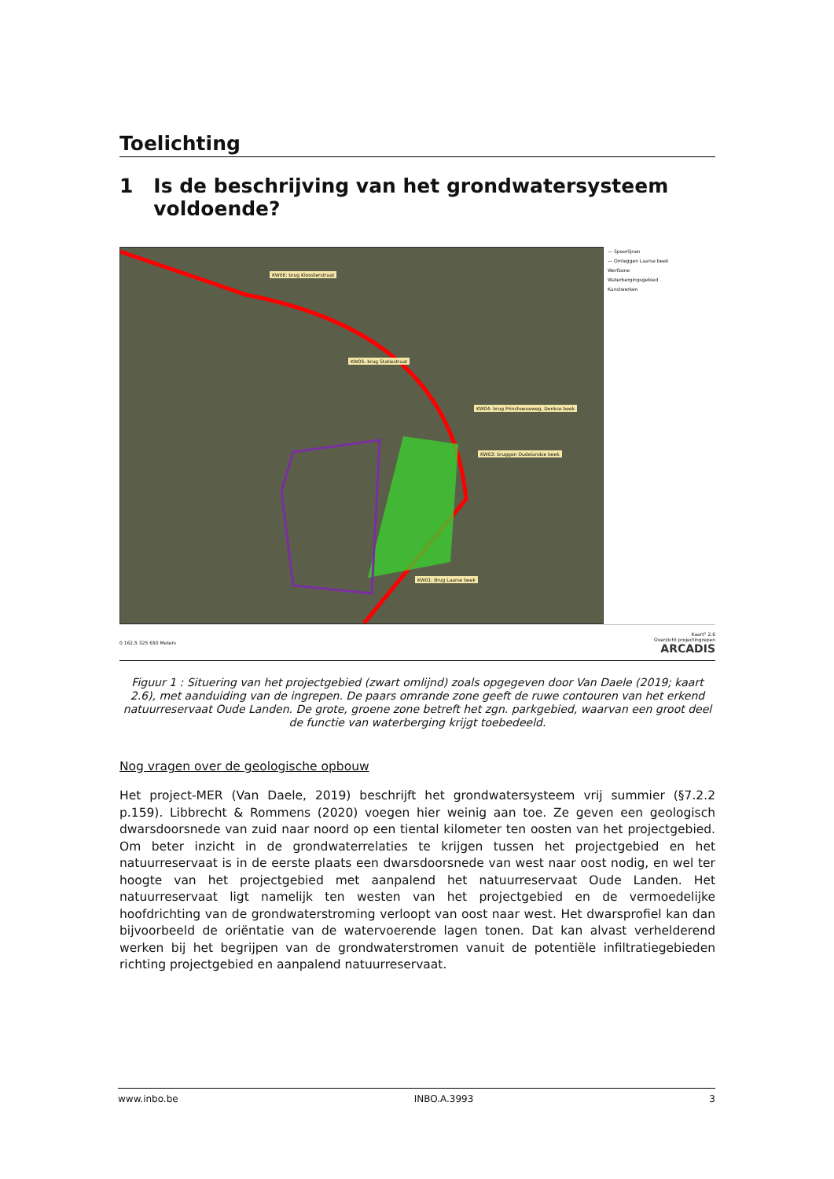Toelichting
1 Is de beschrijving van het grondwatersysteem voldoende?
KW06: brug Kloosterstraat KW05: brug Statiestraat KW04: brug Prinshoeveweg, Donkse beek KW03: bruggen Oudelandse beek KW01: Brug Laarse beek
— Spoorlijnen
— Omleggen Laarse beek
Werfzone
Waterbergingsgebied
Kunstwerken
0 162,5 325 650 Meters Kaart° 2.6
Overzicht projectingrepen
ARCADIS
Figuur 1 : Situering van het projectgebied (zwart omlijnd) zoals opgegeven door Van Daele (2019; kaart 2.6), met aanduiding van de ingrepen. De paars omrande zone geeft de ruwe contouren van het erkend natuurreservaat Oude Landen. De grote, groene zone betreft het zgn. parkgebied, waarvan een groot deel de functie van waterberging krijgt toebedeeld.
Nog vragen over de geologische opbouw
Het project-MER (Van Daele, 2019) beschrijft het grondwatersysteem vrij summier (§7.2.2 p.159). Libbrecht & Rommens (2020) voegen hier weinig aan toe. Ze geven een geologisch dwarsdoorsnede van zuid naar noord op een tiental kilometer ten oosten van het projectgebied. Om beter inzicht in de grondwaterrelaties te krijgen tussen het projectgebied en het natuurreservaat is in de eerste plaats een dwarsdoorsnede van west naar oost nodig, en wel ter hoogte van het projectgebied met aanpalend het natuurreservaat Oude Landen. Het natuurreservaat ligt namelijk ten westen van het projectgebied en de vermoedelijke hoofdrichting van de grondwaterstroming verloopt van oost naar west. Het dwarsprofiel kan dan bijvoorbeeld de oriëntatie van de watervoerende lagen tonen. Dat kan alvast verhelderend werken bij het begrijpen van de grondwaterstromen vanuit de potentiële infiltratiegebieden richting projectgebied en aanpalend natuurreservaat.
www.inbo.be INBO.A.3993 3